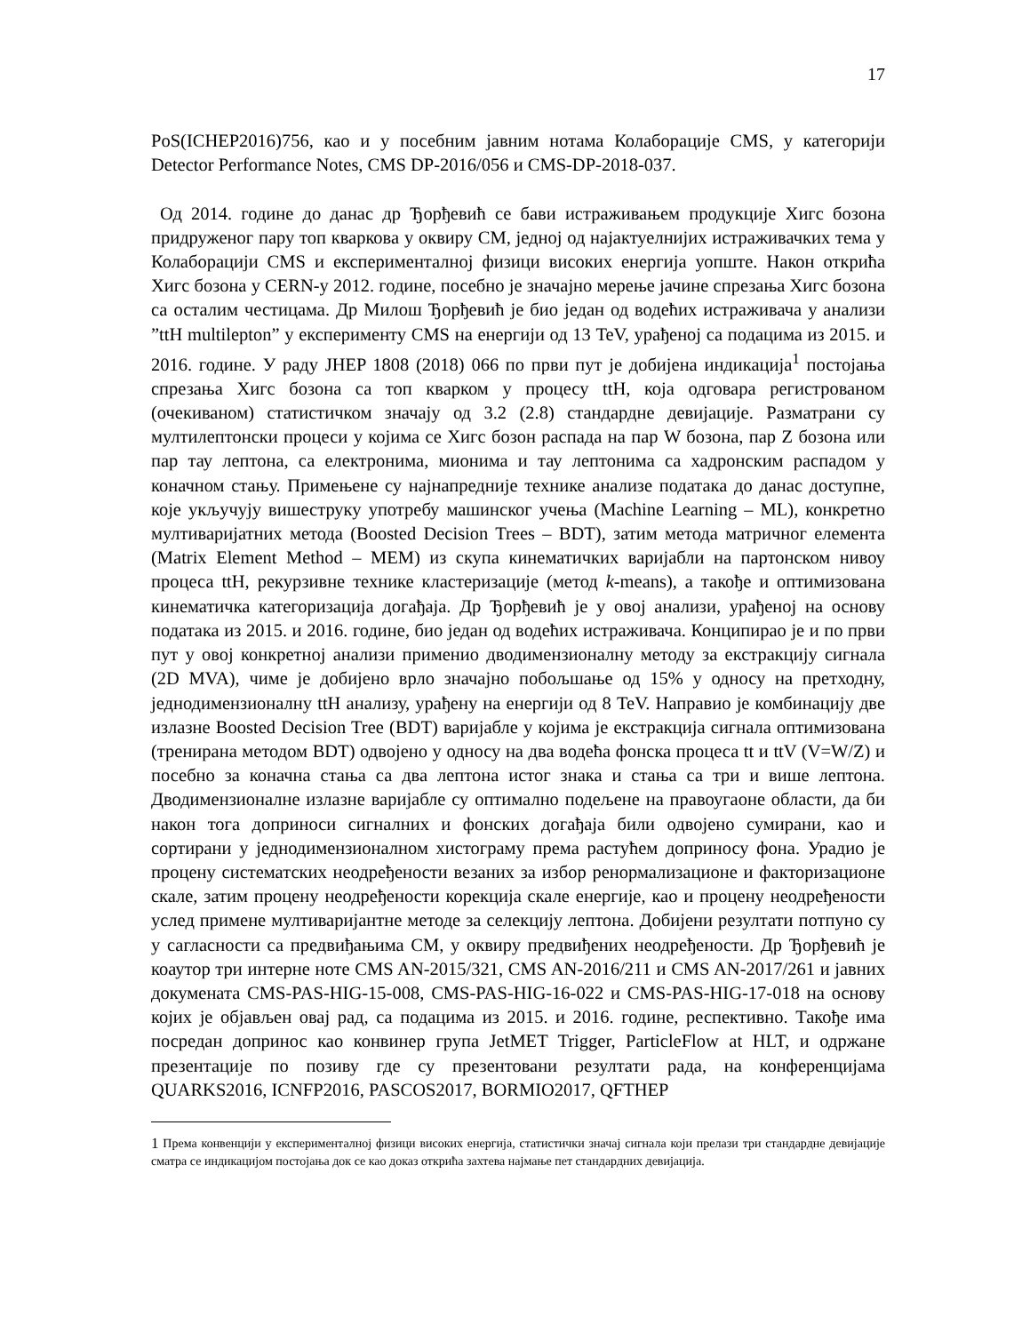17
PoS(ICHEP2016)756, као и у посебним јавним нотама Колаборације CMS, у категорији Detector Performance Notes, CMS DP-2016/056 и CMS-DP-2018-037.
Од 2014. године до данас др Ђорђевић се бави истраживањем продукције Хигс бозона придруженог пару топ кваркова у оквиру СМ, једној од најактуелнијих истраживачких тема у Колаборацији CMS и експерименталној физици високих енергија уопште. Након открића Хигс бозона у CERN-у 2012. године, посебно је значајно мерење јачине спрезања Хигс бозона са осталим честицама. Др Милош Ђорђевић је био један од водећих истраживача у анализи ”ttH multilepton” у експерименту CMS на енергији од 13 TeV, урађеној са подацима из 2015. и 2016. године. У раду JHEP 1808 (2018) 066 по први пут је добијена индикација<sup>1</sup> постојања спрезања Хигс бозона са топ кварком у процесу ttH, која одговара регистрованом (очекиваном) статистичком значају од 3.2 (2.8) стандардне девијације. Разматрани су мултилептонски процеси у којима се Хигс бозон распада на пар W бозона, пар Z бозона или пар тау лептона, са електронима, мионима и тау лептонима са хадронским распадом у коначном стању. Примењене су најнапредније технике анализе података до данас доступне, које укључују вишеструку употребу машинског учења (Machine Learning – ML), конкретно мултиваријатних метода (Boosted Decision Trees – BDT), затим метода матричног елемента (Matrix Element Method – MEM) из скупа кинематичких варијабли на партонском нивоу процеса ttH, рекурзивне технике кластеризације (метод k-means), а такође и оптимизована кинематичка категоризација догађаја. Др Ђорђевић је у овој анализи, урађеној на основу података из 2015. и 2016. године, био један од водећих истраживача. Конципирао је и по први пут у овој конкретној анализи применио дводимензионалну методу за екстракцију сигнала (2D MVA), чиме је добијено врло значајно побољшање од 15% у односу на претходну, једнодимензионалну ttH анализу, урађену на енергији од 8 TeV. Направио је комбинацију две излазне Boosted Decision Tree (BDT) варијабле у којима је екстракција сигнала оптимизована (тренирана методом BDT) одвојено у односу на два водећа фонска процеса tt и ttV (V=W/Z) и посебно за коначна стања са два лептона истог знака и стања са три и више лептона. Дводимензионалне излазне варијабле су оптимално подељене на правоугаоне области, да би након тога доприноси сигналних и фонских догађаја били одвојено сумирани, као и сортирани у једнодимензионалном хистограму према растућем доприносу фона. Урадио је процену систематских неодређености везаних за избор ренормализационе и факторизационе скале, затим процену неодређености корекција скале енергије, као и процену неодређености услед примене мултиваријантне методе за селекцију лептона. Добијени резултати потпуно су у сагласности са предвиђањима СМ, у оквиру предвиђених неодређености. Др Ђорђевић је коаутор три интерне ноте CMS AN-2015/321, CMS AN-2016/211 и CMS AN-2017/261 и јавних докумената CMS-PAS-HIG-15-008, CMS-PAS-HIG-16-022 и CMS-PAS-HIG-17-018 на основу којих је објављен овај рад, са подацима из 2015. и 2016. године, респективно. Такође има посредан допринос као конвинер група JetMET Trigger, ParticleFlow at HLT, и одржане презентације по позиву где су презентовани резултати рада, на конференцијама QUARKS2016, ICNFP2016, PASCOS2017, BORMIO2017, QFTHEP
<sup>1</sup> Према конвенцији у експерименталној физици високих енергија, статистички значај сигнала који прелази три стандардне девијације сматра се индикацијом постојања док се као доказ открића захтева најмање пет стандардних девијација.